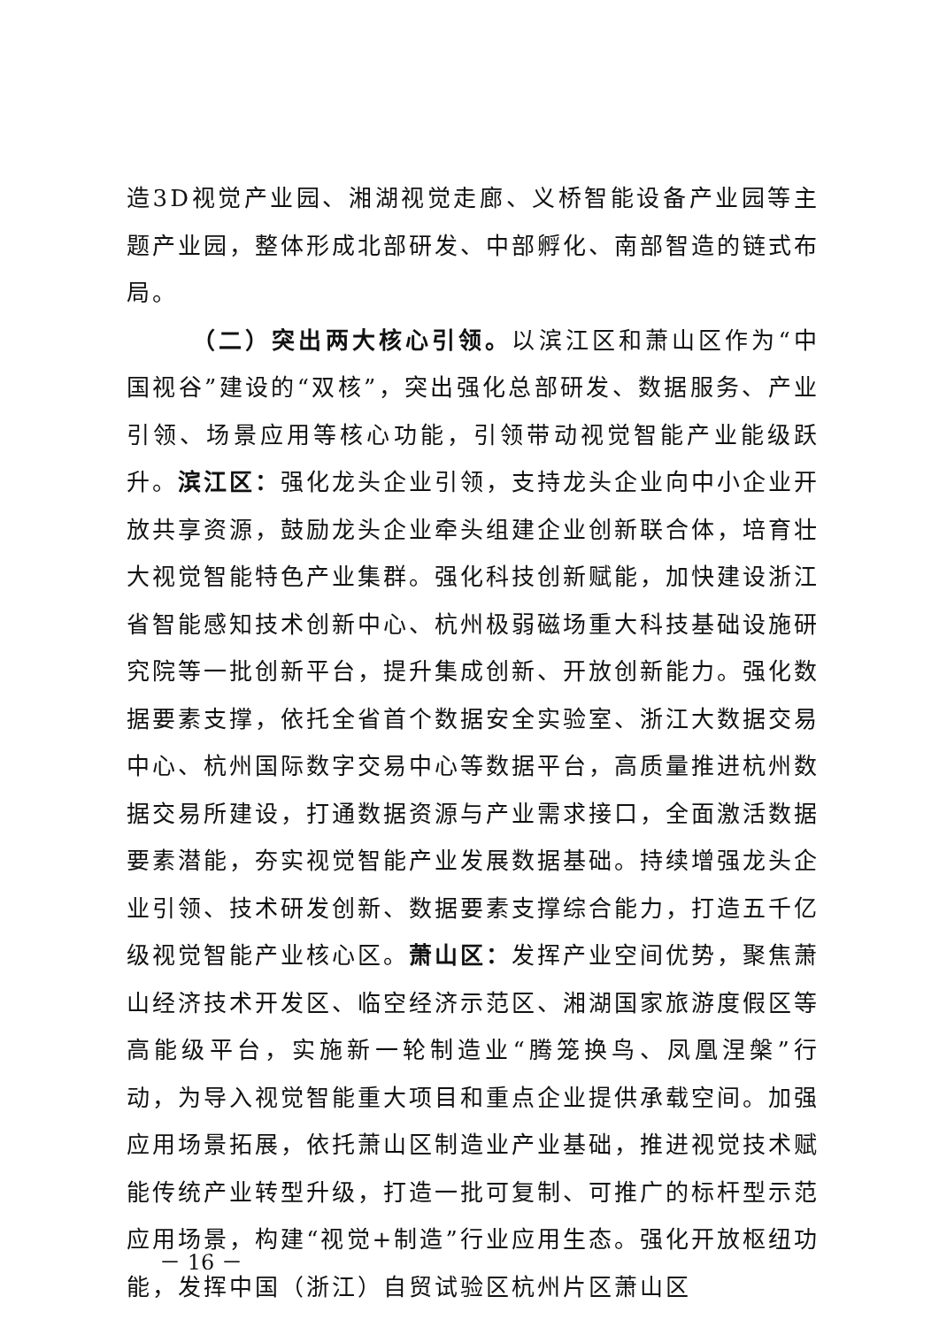造3D视觉产业园、湘湖视觉走廊、义桥智能设备产业园等主题产业园，整体形成北部研发、中部孵化、南部智造的链式布局。
（二）突出两大核心引领。以滨江区和萧山区作为“中国视谷”建设的“双核”，突出强化总部研发、数据服务、产业引领、场景应用等核心功能，引领带动视觉智能产业能级跃升。滨江区：强化龙头企业引领，支持龙头企业向中小企业开放共享资源，鼓励龙头企业牵头组建企业创新联合体，培育壮大视觉智能特色产业集群。强化科技创新赋能，加快建设浙江省智能感知技术创新中心、杭州极弱磁场重大科技基础设施研究院等一批创新平台，提升集成创新、开放创新能力。强化数据要素支撑，依托全省首个数据安全实验室、浙江大数据交易中心、杭州国际数字交易中心等数据平台，高质量推进杭州数据交易所建设，打通数据资源与产业需求接口，全面激活数据要素潜能，夯实视觉智能产业发展数据基础。持续增强龙头企业引领、技术研发创新、数据要素支撑综合能力，打造五千亿级视觉智能产业核心区。萧山区：发挥产业空间优势，聚焦萧山经济技术开发区、临空经济示范区、湘湖国家旅游度假区等高能级平台，实施新一轮制造业“腾笼换鸟、凤凰涅槃”行动，为导入视觉智能重大项目和重点企业提供承载空间。加强应用场景拓展，依托萧山区制造业产业基础，推进视觉技术赋能传统产业转型升级，打造一批可复制、可推广的标杆型示范应用场景，构建“视觉+制造”行业应用生态。强化开放枢纽功能，发挥中国（浙江）自贸试验区杭州片区萧山区
－ 16 －